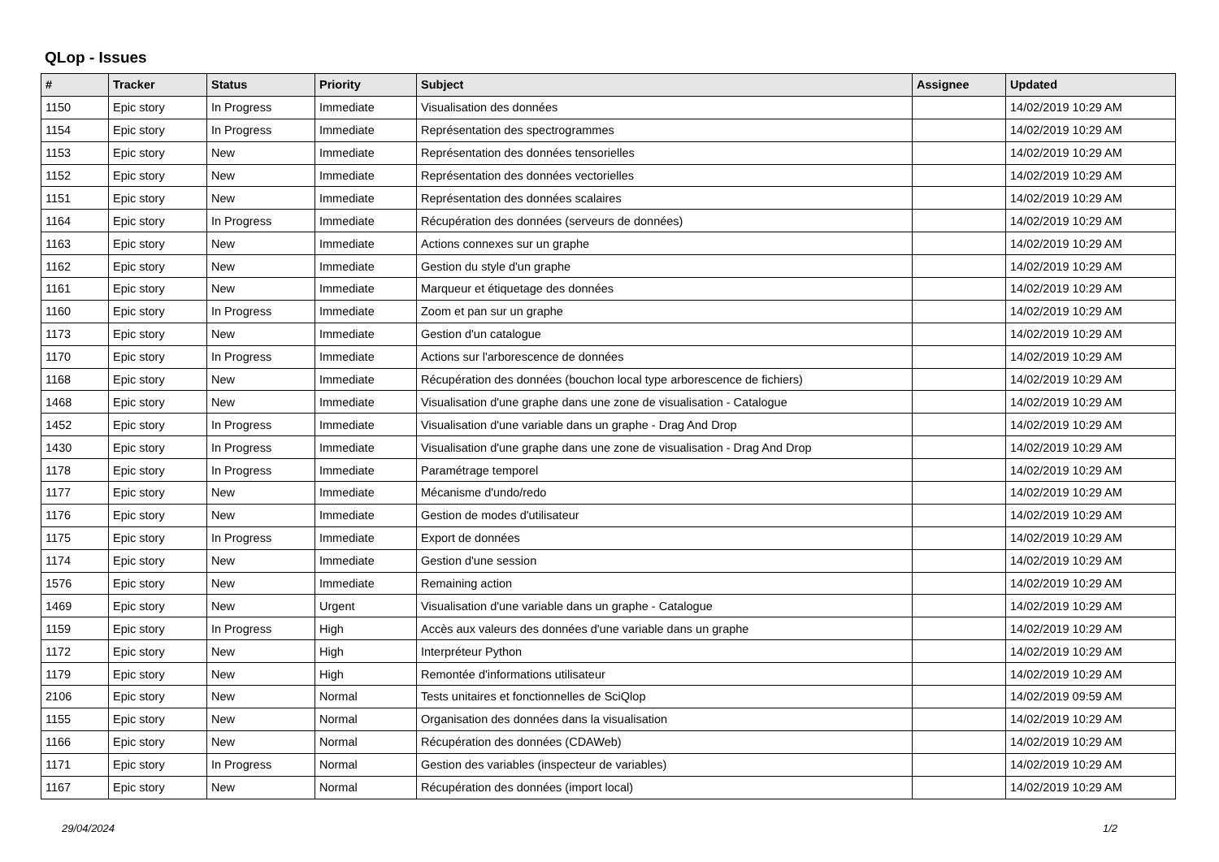QLop - Issues
| # | Tracker | Status | Priority | Subject | Assignee | Updated |
| --- | --- | --- | --- | --- | --- | --- |
| 1150 | Epic story | In Progress | Immediate | Visualisation des données | | 14/02/2019 10:29 AM |
| 1154 | Epic story | In Progress | Immediate | Représentation des spectrogrammes | | 14/02/2019 10:29 AM |
| 1153 | Epic story | New | Immediate | Représentation des données tensorielles | | 14/02/2019 10:29 AM |
| 1152 | Epic story | New | Immediate | Représentation des données vectorielles | | 14/02/2019 10:29 AM |
| 1151 | Epic story | New | Immediate | Représentation des données scalaires | | 14/02/2019 10:29 AM |
| 1164 | Epic story | In Progress | Immediate | Récupération des données (serveurs de données) | | 14/02/2019 10:29 AM |
| 1163 | Epic story | New | Immediate | Actions connexes sur un graphe | | 14/02/2019 10:29 AM |
| 1162 | Epic story | New | Immediate | Gestion du style d'un graphe | | 14/02/2019 10:29 AM |
| 1161 | Epic story | New | Immediate | Marqueur et étiquetage des données | | 14/02/2019 10:29 AM |
| 1160 | Epic story | In Progress | Immediate | Zoom et pan sur un graphe | | 14/02/2019 10:29 AM |
| 1173 | Epic story | New | Immediate | Gestion d'un catalogue | | 14/02/2019 10:29 AM |
| 1170 | Epic story | In Progress | Immediate | Actions sur l'arborescence de données | | 14/02/2019 10:29 AM |
| 1168 | Epic story | New | Immediate | Récupération des données (bouchon local type arborescence de fichiers) | | 14/02/2019 10:29 AM |
| 1468 | Epic story | New | Immediate | Visualisation d'une graphe dans une zone de visualisation - Catalogue | | 14/02/2019 10:29 AM |
| 1452 | Epic story | In Progress | Immediate | Visualisation d'une variable dans un graphe - Drag And Drop | | 14/02/2019 10:29 AM |
| 1430 | Epic story | In Progress | Immediate | Visualisation d'une graphe dans une zone de visualisation - Drag And Drop | | 14/02/2019 10:29 AM |
| 1178 | Epic story | In Progress | Immediate | Paramétrage temporel | | 14/02/2019 10:29 AM |
| 1177 | Epic story | New | Immediate | Mécanisme d'undo/redo | | 14/02/2019 10:29 AM |
| 1176 | Epic story | New | Immediate | Gestion de modes d'utilisateur | | 14/02/2019 10:29 AM |
| 1175 | Epic story | In Progress | Immediate | Export de données | | 14/02/2019 10:29 AM |
| 1174 | Epic story | New | Immediate | Gestion d'une session | | 14/02/2019 10:29 AM |
| 1576 | Epic story | New | Immediate | Remaining action | | 14/02/2019 10:29 AM |
| 1469 | Epic story | New | Urgent | Visualisation d'une variable dans un graphe - Catalogue | | 14/02/2019 10:29 AM |
| 1159 | Epic story | In Progress | High | Accès aux valeurs des données d'une variable dans un graphe | | 14/02/2019 10:29 AM |
| 1172 | Epic story | New | High | Interpréteur Python | | 14/02/2019 10:29 AM |
| 1179 | Epic story | New | High | Remontée d'informations utilisateur | | 14/02/2019 10:29 AM |
| 2106 | Epic story | New | Normal | Tests unitaires et fonctionnelles de SciQlop | | 14/02/2019 09:59 AM |
| 1155 | Epic story | New | Normal | Organisation des données dans la visualisation | | 14/02/2019 10:29 AM |
| 1166 | Epic story | New | Normal | Récupération des données (CDAWeb) | | 14/02/2019 10:29 AM |
| 1171 | Epic story | In Progress | Normal | Gestion des variables (inspecteur de variables) | | 14/02/2019 10:29 AM |
| 1167 | Epic story | New | Normal | Récupération des données (import local) | | 14/02/2019 10:29 AM |
29/04/2024 1/2